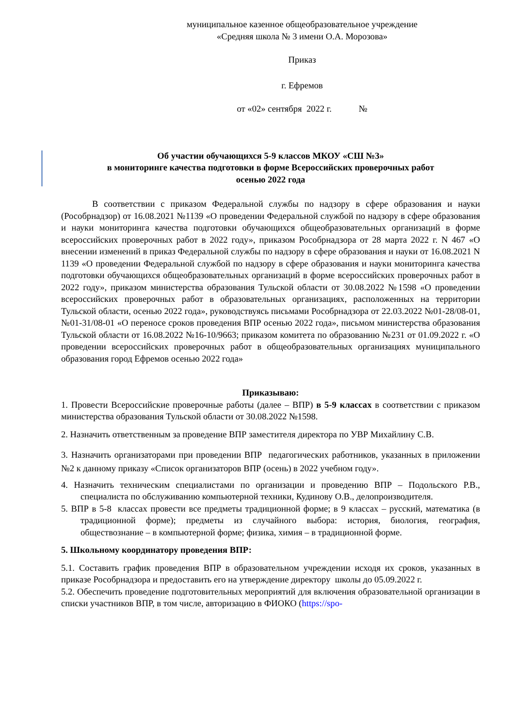муниципальное казенное общеобразовательное учреждение
«Средняя школа № 3 имени О.А. Морозова»
Приказ
г. Ефремов
от «02» сентября 2022 г. №
Об участии обучающихся 5-9 классов МКОУ «СШ №3»
в мониторинге качества подготовки в форме Всероссийских проверочных работ
осенью 2022 года
В соответствии с приказом Федеральной службы по надзору в сфере образования и науки (Рособрнадзор) от 16.08.2021 №1139 «О проведении Федеральной службой по надзору в сфере образования и науки мониторинга качества подготовки обучающихся общеобразовательных организаций в форме всероссийских проверочных работ в 2022 году», приказом Рособрнадзора от 28 марта 2022 г. N 467 «О внесении изменений в приказ Федеральной службы по надзору в сфере образования и науки от 16.08.2021 N 1139 «О проведении Федеральной службой по надзору в сфере образования и науки мониторинга качества подготовки обучающихся общеобразовательных организаций в форме всероссийских проверочных работ в 2022 году», приказом министерства образования Тульской области от 30.08.2022 №1598 «О проведении всероссийских проверочных работ в образовательных организациях, расположенных на территории Тульской области, осенью 2022 года», руководствуясь письмами Рособрнадзора от 22.03.2022 №01-28/08-01, №01-31/08-01 «О переносе сроков проведения ВПР осенью 2022 года», письмом министерства образования Тульской области от 16.08.2022 №16-10/9663; приказом комитета по образованию №231 от 01.09.2022 г. «О проведении всероссийских проверочных работ в общеобразовательных организациях муниципального образования город Ефремов осенью 2022 года»
Приказываю:
1. Провести Всероссийские проверочные работы (далее – ВПР) в 5-9 классах в соответствии с приказом министерства образования Тульской области от 30.08.2022 №1598.
2. Назначить ответственным за проведение ВПР заместителя директора по УВР Михайлину С.В.
3. Назначить организаторами при проведении ВПР педагогических работников, указанных в приложении №2 к данному приказу «Список организаторов ВПР (осень) в 2022 учебном году».
4. Назначить техническим специалистами по организации и проведению ВПР – Подольского Р.В., специалиста по обслуживанию компьютерной техники, Кудинову О.В., делопроизводителя.
5. ВПР в 5-8 классах провести все предметы традиционной форме; в 9 классах – русский, математика (в традиционной форме); предметы из случайного выбора: история, биология, география, обществознание – в компьютерной форме; физика, химия – в традиционной форме.
5. Школьному координатору проведения ВПР:
5.1. Составить график проведения ВПР в образовательном учреждении исходя их сроков, указанных в приказе Рособрнадзора и предоставить его на утверждение директору школы до 05.09.2022 г.
5.2. Обеспечить проведение подготовительных мероприятий для включения образовательной организации в списки участников ВПР, в том числе, авторизацию в ФИОКО (https://spo-